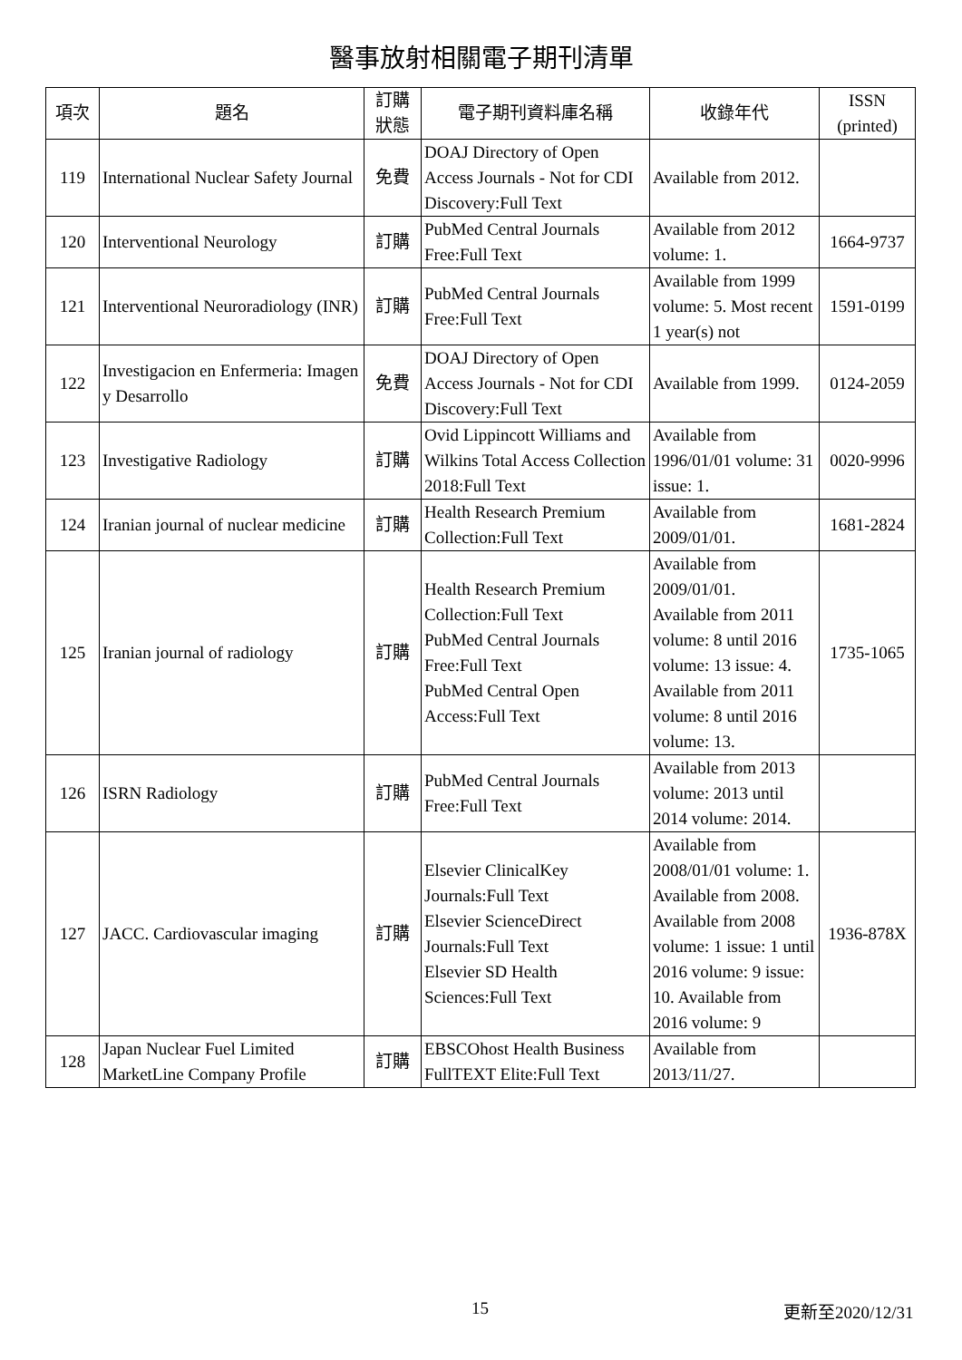醫事放射相關電子期刊清單
| 項次 | 題名 | 訂購 狀態 | 電子期刊資料庫名稱 | 收錄年代 | ISSN (printed) |
| --- | --- | --- | --- | --- | --- |
| 119 | International Nuclear Safety Journal | 免費 | DOAJ Directory of Open Access Journals - Not for CDI Discovery:Full Text | Available from 2012. | |
| 120 | Interventional Neurology | 訂購 | PubMed Central Journals Free:Full Text | Available from 2012 volume: 1. | 1664-9737 |
| 121 | Interventional Neuroradiology (INR) | 訂購 | PubMed Central Journals Free:Full Text | Available from 1999 volume: 5. Most recent 1 year(s) not | 1591-0199 |
| 122 | Investigacion en Enfermeria: Imagen y Desarrollo | 免費 | DOAJ Directory of Open Access Journals - Not for CDI Discovery:Full Text | Available from 1999. | 0124-2059 |
| 123 | Investigative Radiology | 訂購 | Ovid Lippincott Williams and Wilkins Total Access Collection 2018:Full Text | Available from 1996/01/01 volume: 31 issue: 1. | 0020-9996 |
| 124 | Iranian journal of nuclear medicine | 訂購 | Health Research Premium Collection:Full Text | Available from 2009/01/01. | 1681-2824 |
| 125 | Iranian journal of radiology | 訂購 | Health Research Premium Collection:Full Text PubMed Central Journals Free:Full Text PubMed Central Open Access:Full Text | Available from 2009/01/01. Available from 2011 volume: 8 until 2016 volume: 13 issue: 4. Available from 2011 volume: 8 until 2016 volume: 13. | 1735-1065 |
| 126 | ISRN Radiology | 訂購 | PubMed Central Journals Free:Full Text | Available from 2013 volume: 2013 until 2014 volume: 2014. | |
| 127 | JACC. Cardiovascular imaging | 訂購 | Elsevier ClinicalKey Journals:Full Text Elsevier ScienceDirect Journals:Full Text Elsevier SD Health Sciences:Full Text | Available from 2008/01/01 volume: 1. Available from 2008. Available from 2008 volume: 1 issue: 1 until 2016 volume: 9 issue: 10. Available from 2016 volume: 9 | 1936-878X |
| 128 | Japan Nuclear Fuel Limited MarketLine Company Profile | 訂購 | EBSCOhost Health Business FullTEXT Elite:Full Text | Available from 2013/11/27. | |
15 更新至2020/12/31